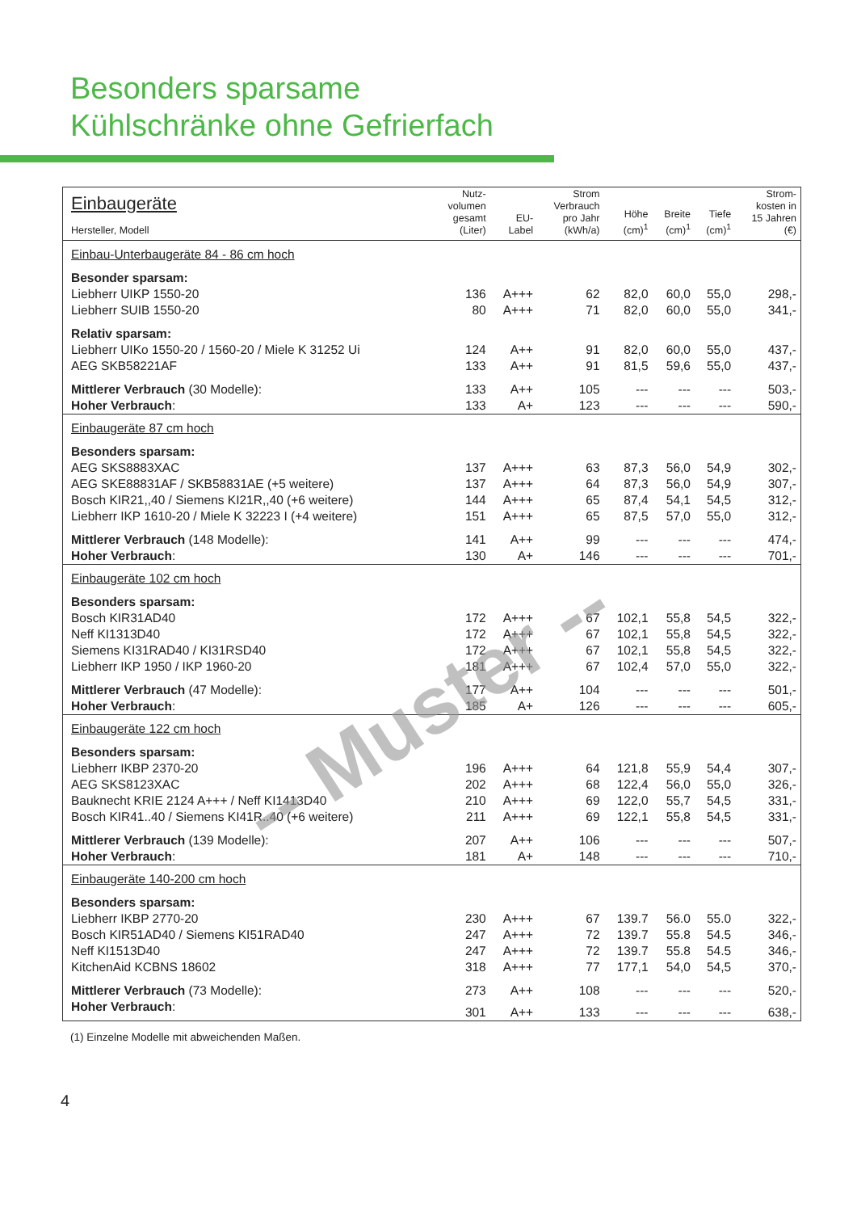Besonders sparsame
Kühlschränke ohne Gefrierfach
| Einbaugeräte Hersteller, Modell | Nutz- volumen gesamt (Liter) | EU- Label | Strom Verbrauch pro Jahr (kWh/a) | Höhe (cm)<sup>1</sup> | Breite (cm)<sup>1</sup> | Tiefe (cm)<sup>1</sup> | Strom- kosten in 15 Jahren (€) |
| --- | --- | --- | --- | --- | --- | --- | --- |
| Einbau-Unterbaugeräte 84 - 86 cm hoch | | | | | | | |
| Besonder sparsam: | | | | | | | |
| Liebherr UIKP 1550-20 | 136 | A+++ | 62 | 82,0 | 60,0 | 55,0 | 298,- |
| Liebherr SUIB 1550-20 | 80 | A+++ | 71 | 82,0 | 60,0 | 55,0 | 341,- |
| Relativ sparsam: | | | | | | | |
| Liebherr UIKo 1550-20 / 1560-20 / Miele K 31252 Ui | 124 | A++ | 91 | 82,0 | 60,0 | 55,0 | 437,- |
| AEG SKB58221AF | 133 | A++ | 91 | 81,5 | 59,6 | 55,0 | 437,- |
| Mittlerer Verbrauch (30 Modelle): | 133 | A++ | 105 | --- | --- | --- | 503,- |
| Hoher Verbrauch : | 133 | A+ | 123 | --- | --- | --- | 590,- |
| Einbaugeräte 87 cm hoch | | | | | | | |
| Besonders sparsam: | | | | | | | |
| AEG SKS8883XAC | 137 | A+++ | 63 | 87,3 | 56,0 | 54,9 | 302,- |
| AEG SKE88831AF / SKB58831AE (+5 weitere) | 137 | A+++ | 64 | 87,3 | 56,0 | 54,9 | 307,- |
| Bosch KIR21,,40 / Siemens KI21R,,40 (+6 weitere) | 144 | A+++ | 65 | 87,4 | 54,1 | 54,5 | 312,- |
| Liebherr IKP 1610-20 / Miele K 32223 I (+4 weitere) | 151 | A+++ | 65 | 87,5 | 57,0 | 55,0 | 312,- |
| Mittlerer Verbrauch (148 Modelle): | 141 | A++ | 99 | --- | --- | --- | 474,- |
| Hoher Verbrauch : | 130 | A+ | 146 | --- | --- | --- | 701,- |
| Einbaugeräte 102 cm hoch | | | | | | | |
| Besonders sparsam: | | | | | | | |
| Bosch KIR31AD40 | 172 | A+++ | 67 | 102,1 | 55,8 | 54,5 | 322,- |
| Neff KI1313D40 | 172 | A+++ | 67 | 102,1 | 55,8 | 54,5 | 322,- |
| Siemens KI31RAD40 / KI31RSD40 | 172 | A+++ | 67 | 102,1 | 55,8 | 54,5 | 322,- |
| Liebherr IKP 1950 / IKP 1960-20 | 181 | A+++ | 67 | 102,4 | 57,0 | 55,0 | 322,- |
| Mittlerer Verbrauch (47 Modelle): | 177 | A++ | 104 | --- | --- | --- | 501,- |
| Hoher Verbrauch : | 185 | A+ | 126 | --- | --- | --- | 605,- |
| Einbaugeräte 122 cm hoch | | | | | | | |
| Besonders sparsam: | | | | | | | |
| Liebherr IKBP 2370-20 | 196 | A+++ | 64 | 121,8 | 55,9 | 54,4 | 307,- |
| AEG SKS8123XAC | 202 | A+++ | 68 | 122,4 | 56,0 | 55,0 | 326,- |
| Bauknecht KRIE 2124 A+++ / Neff KI1413D40 | 210 | A+++ | 69 | 122,0 | 55,7 | 54,5 | 331,- |
| Bosch KIR41..40 / Siemens KI41R..40 (+6 weitere) | 211 | A+++ | 69 | 122,1 | 55,8 | 54,5 | 331,- |
| Mittlerer Verbrauch (139 Modelle): | 207 | A++ | 106 | --- | --- | --- | 507,- |
| Hoher Verbrauch : | 181 | A+ | 148 | --- | --- | --- | 710,- |
| Einbaugeräte 140-200 cm hoch | | | | | | | |
| Besonders sparsam: | | | | | | | |
| Liebherr IKBP 2770-20 | 230 | A+++ | 67 | 139.7 | 56.0 | 55.0 | 322,- |
| Bosch KIR51AD40 / Siemens KI51RAD40 | 247 | A+++ | 72 | 139.7 | 55.8 | 54.5 | 346,- |
| Neff KI1513D40 | 247 | A+++ | 72 | 139.7 | 55.8 | 54.5 | 346,- |
| KitchenAid KCBNS 18602 | 318 | A+++ | 77 | 177,1 | 54,0 | 54,5 | 370,- |
| Mittlerer Verbrauch (73 Modelle): | 273 | A++ | 108 | --- | --- | --- | 520,- |
| Hoher Verbrauch : | 301 | A++ | 133 | --- | --- | --- | 638,- |
(1) Einzelne Modelle mit abweichenden Maßen.
4
-- Muster --